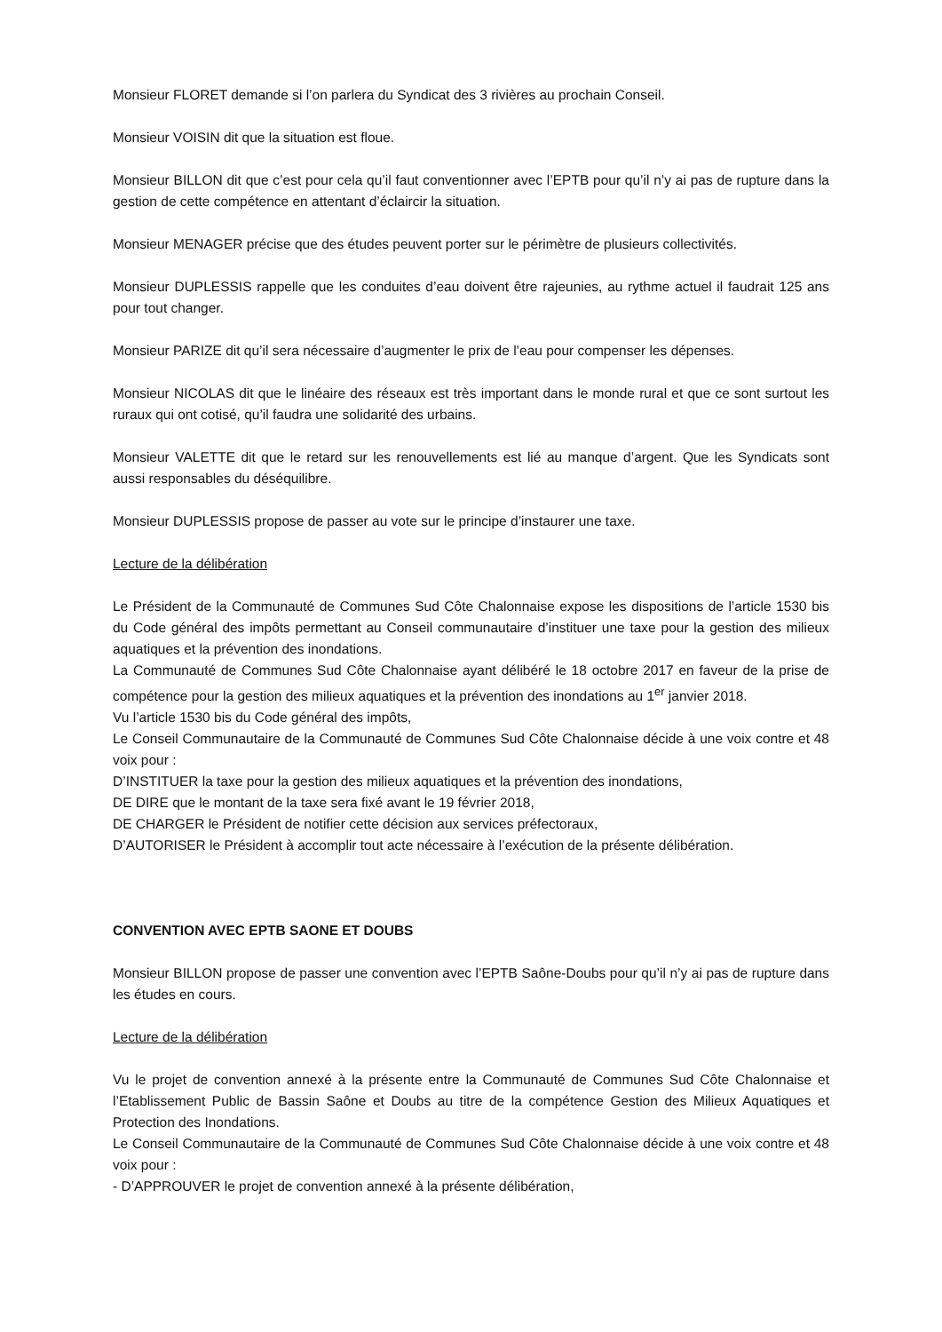Monsieur FLORET demande si l’on parlera du Syndicat des 3 rivières au prochain Conseil.
Monsieur VOISIN dit que la situation est floue.
Monsieur BILLON dit que c’est pour cela qu’il faut conventionner avec l’EPTB pour qu’il n’y ai pas de rupture dans la gestion de cette compétence en attentant d’éclaircir la situation.
Monsieur MENAGER précise que des études peuvent porter sur le périmètre de plusieurs collectivités.
Monsieur DUPLESSIS rappelle que les conduites d’eau doivent être rajeunies, au rythme actuel il faudrait 125 ans pour tout changer.
Monsieur PARIZE dit qu’il sera nécessaire d’augmenter le prix de l’eau pour compenser les dépenses.
Monsieur NICOLAS dit que le linéaire des réseaux est très important dans le monde rural et que ce sont surtout les ruraux qui ont cotisé, qu’il faudra une solidarité des urbains.
Monsieur VALETTE dit que le retard sur les renouvellements est lié au manque d’argent. Que les Syndicats sont aussi responsables du déséquilibre.
Monsieur DUPLESSIS propose de passer au vote sur le principe d’instaurer une taxe.
Lecture de la délibération
Le Président de la Communauté de Communes Sud Côte Chalonnaise expose les dispositions de l’article 1530 bis du Code général des impôts permettant au Conseil communautaire d’instituer une taxe pour la gestion des milieux aquatiques et la prévention des inondations.
La Communauté de Communes Sud Côte Chalonnaise ayant délibéré le 18 octobre 2017 en faveur de la prise de compétence pour la gestion des milieux aquatiques et la prévention des inondations au 1<sup>er</sup> janvier 2018.
Vu l’article 1530 bis du Code général des impôts,
Le Conseil Communautaire de la Communauté de Communes Sud Côte Chalonnaise décide à une voix contre et 48 voix pour :
D’INSTITUER la taxe pour la gestion des milieux aquatiques et la prévention des inondations,
DE DIRE que le montant de la taxe sera fixé avant le 19 février 2018,
DE CHARGER le Président de notifier cette décision aux services préfectoraux,
D’AUTORISER le Président à accomplir tout acte nécessaire à l’exécution de la présente délibération.
CONVENTION AVEC EPTB SAONE ET DOUBS
Monsieur BILLON propose de passer une convention avec l’EPTB Saône-Doubs pour qu’il n’y ai pas de rupture dans les études en cours.
Lecture de la délibération
Vu le projet de convention annexé à la présente entre la Communauté de Communes Sud Côte Chalonnaise et l’Etablissement Public de Bassin Saône et Doubs au titre de la compétence Gestion des Milieux Aquatiques et Protection des Inondations.
Le Conseil Communautaire de la Communauté de Communes Sud Côte Chalonnaise décide à une voix contre et 48 voix pour :
- D’APPROUVER le projet de convention annexé à la présente délibération,